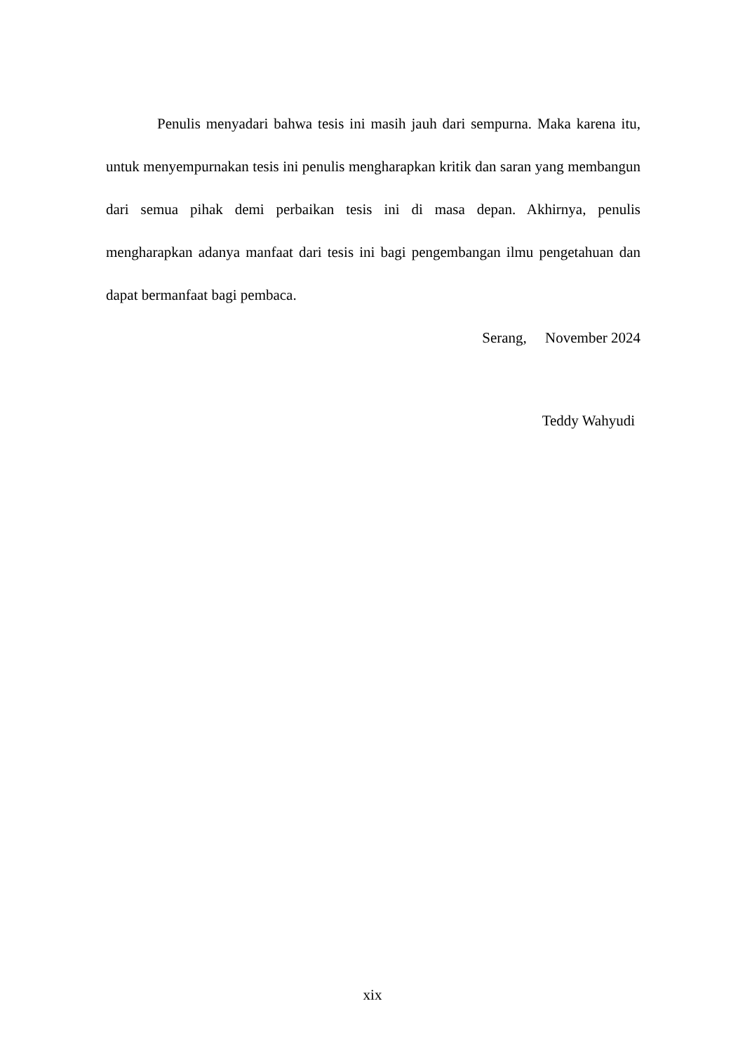Penulis menyadari bahwa tesis ini masih jauh dari sempurna. Maka karena itu, untuk menyempurnakan tesis ini penulis mengharapkan kritik dan saran yang membangun dari semua pihak demi perbaikan tesis ini di masa depan. Akhirnya, penulis mengharapkan adanya manfaat dari tesis ini bagi pengembangan ilmu pengetahuan dan dapat bermanfaat bagi pembaca.
Serang, November 2024
Teddy Wahyudi
xix